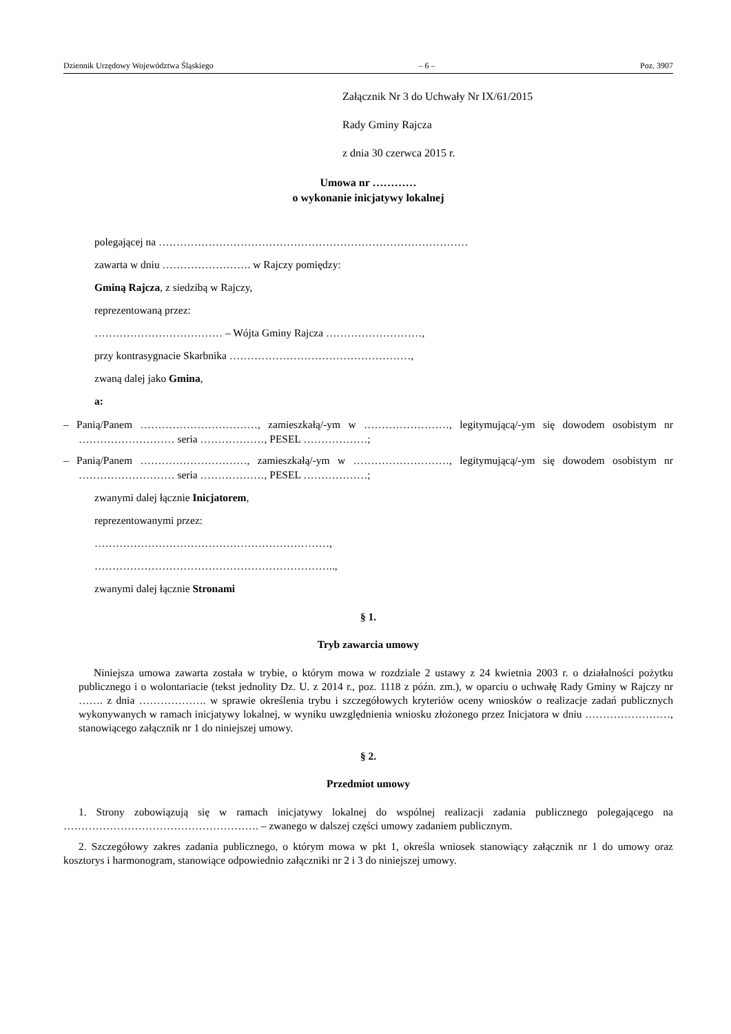Dziennik Urzędowy Województwa Śląskiego – 6 – Poz. 3907
Załącznik Nr 3 do Uchwały Nr IX/61/2015
Rady Gminy Rajcza
z dnia 30 czerwca 2015 r.
Umowa nr …………
o wykonanie inicjatywy lokalnej
polegającej na ……………………………………………………………………………
zawarta w dniu ……………………. w Rajczy pomiędzy:
Gminą Rajcza, z siedzibą w Rajczy,
reprezentowaną przez:
……………………………… – Wójta Gminy Rajcza ………………………,
przy kontrasygnacie Skarbnika ……………………………………………,
zwaną dalej jako Gmina,
a:
– Panią/Panem ……………………………, zamieszkałą/-ym w ……………………, legitymującą/-ym się dowodem osobistym nr ……………………… seria ………………, PESEL ………………;
– Panią/Panem …………………………, zamieszkałą/-ym w ………………………, legitymującą/-ym się dowodem osobistym nr ……………………… seria ………………, PESEL ………………;
zwanymi dalej łącznie Inicjatorem,
reprezentowanymi przez:
…………………………………………………………,
…………………………………………………………..,
zwanymi dalej łącznie Stronami
§ 1.
Tryb zawarcia umowy
Niniejsza umowa zawarta została w trybie, o którym mowa w rozdziale 2 ustawy z 24 kwietnia 2003 r. o działalności pożytku publicznego i o wolontariacie (tekst jednolity Dz. U. z 2014 r., poz. 1118 z późn. zm.), w oparciu o uchwałę Rady Gminy w Rajczy nr ……. z dnia ………………. w sprawie określenia trybu i szczegółowych kryteriów oceny wniosków o realizacje zadań publicznych wykonywanych w ramach inicjatywy lokalnej, w wyniku uwzględnienia wniosku złożonego przez Inicjatora w dniu ……………………, stanowiącego załącznik nr 1 do niniejszej umowy.
§ 2.
Przedmiot umowy
1. Strony zobowiązują się w ramach inicjatywy lokalnej do wspólnej realizacji zadania publicznego polegającego na ………………………………………………. – zwanego w dalszej części umowy zadaniem publicznym.
2. Szczegółowy zakres zadania publicznego, o którym mowa w pkt 1, określa wniosek stanowiący załącznik nr 1 do umowy oraz kosztorys i harmonogram, stanowiące odpowiednio załączniki nr 2 i 3 do niniejszej umowy.